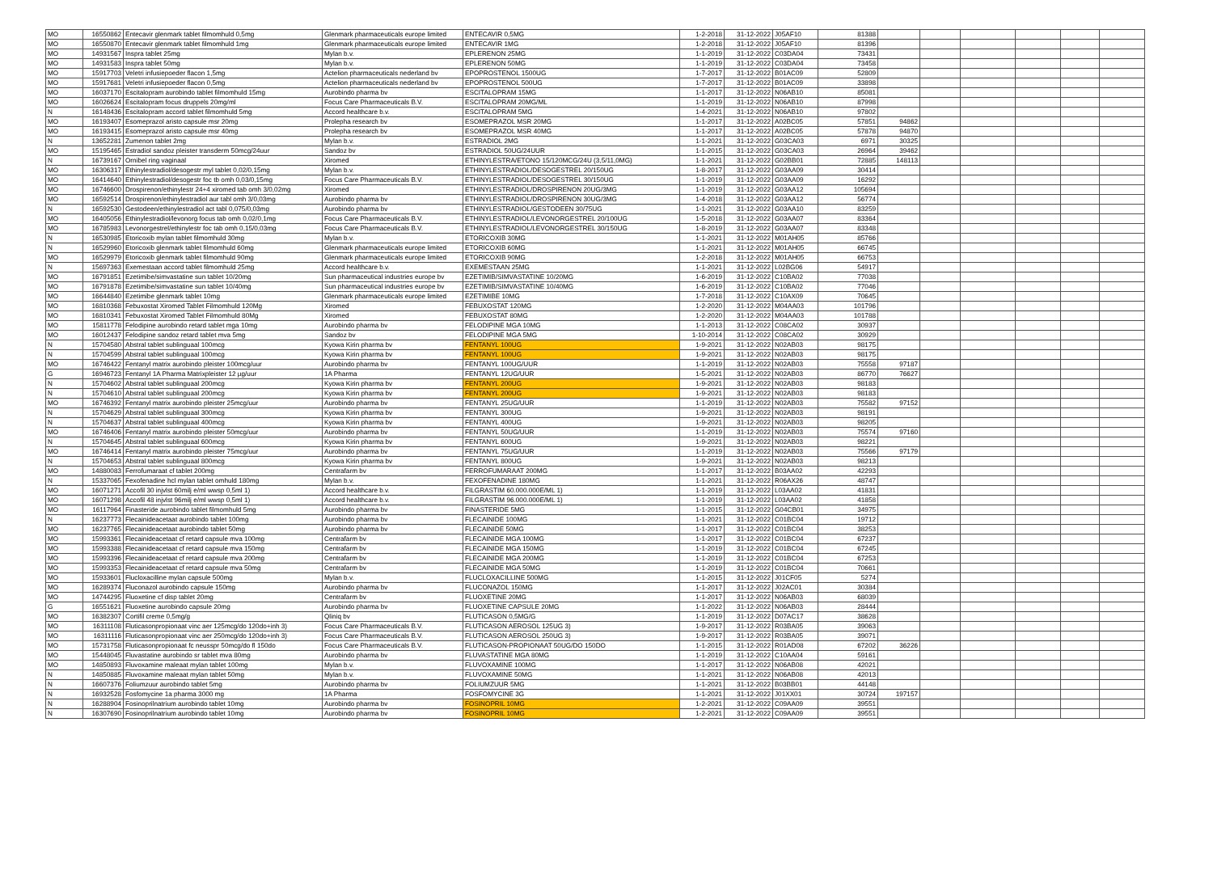| MO | 16550862 | Entecavir glenmark tablet filmomhuld 0,5mg | Glenmark pharmaceuticals europe limited | ENTECAVIR 0,5MG | 1-2-2018 | 31-12-2022 | J05AF10 | 81388 | | | | | | |
| MO | 16550870 | Entecavir glenmark tablet filmomhuld 1mg | Glenmark pharmaceuticals europe limited | ENTECAVIR 1MG | 1-2-2018 | 31-12-2022 | J05AF10 | 81396 | | | | | | |
| MO | 14931567 | Inspra tablet 25mg | Mylan b.v. | EPLERENON 25MG | 1-1-2019 | 31-12-2022 | C03DA04 | 73431 | | | | | | |
| MO | 14931583 | Inspra tablet 50mg | Mylan b.v. | EPLERENON 50MG | 1-1-2019 | 31-12-2022 | C03DA04 | 73458 | | | | | | |
| MO | 15917703 | Veletri infusiepoeder flacon 1,5mg | Actelion pharmaceuticals nederland bv | EPOPROSTENOL 1500UG | 1-7-2017 | 31-12-2022 | B01AC09 | 52809 | | | | | | |
| MO | 15917681 | Veletri infusiepoeder flacon 0,5mg | Actelion pharmaceuticals nederland bv | EPOPROSTENOL 500UG | 1-7-2017 | 31-12-2022 | B01AC09 | 33898 | | | | | | |
| MO | 16037170 | Escitalopram aurobindo tablet filmomhuld 15mg | Aurobindo pharma bv | ESCITALOPRAM 15MG | 1-1-2017 | 31-12-2022 | N06AB10 | 85081 | | | | | | |
| MO | 16026624 | Escitalopram focus druppels 20mg/ml | Focus Care Pharmaceuticals B.V. | ESCITALOPRAM 20MG/ML | 1-1-2019 | 31-12-2022 | N06AB10 | 87998 | | | | | | |
| N | 16148436 | Escitalopram accord tablet filmomhuld 5mg | Accord healthcare b.v. | ESCITALOPRAM 5MG | 1-4-2021 | 31-12-2022 | N06AB10 | 97802 | | | | | | |
| MO | 16193407 | Esomeprazol aristo capsule msr 20mg | Prolepha research bv | ESOMEPRAZOL MSR 20MG | 1-1-2017 | 31-12-2022 | A02BC05 | 57851 | 94862 | | | | | |
| MO | 16193415 | Esomeprazol aristo capsule msr 40mg | Prolepha research bv | ESOMEPRAZOL MSR 40MG | 1-1-2017 | 31-12-2022 | A02BC05 | 57878 | 94870 | | | | | |
| N | 13652281 | Zumenon tablet 2mg | Mylan b.v. | ESTRADIOL 2MG | 1-1-2021 | 31-12-2022 | G03CA03 | 6971 | 30325 | | | | | |
| MO | 15195465 | Estradiol sandoz pleister transderm 50mcg/24uur | Sandoz bv | ESTRADIOL 50UG/24UUR | 1-1-2015 | 31-12-2022 | G03CA03 | 26964 | 39462 | | | | | |
| N | 16739167 | Ornibel ring vaginaal | Xiromed | ETHINYLESTRA/ETONO 15/120MCG/24U (3,5/11,0MG) | 1-1-2021 | 31-12-2022 | G02BB01 | 72885 | 148113 | | | | | |
| MO | 16306317 | Ethinylestradiol/desogestr myl tablet 0,02/0,15mg | Mylan b.v. | ETHINYLESTRADIOL/DESOGESTREL 20/150UG | 1-8-2017 | 31-12-2022 | G03AA09 | 30414 | | | | | | |
| MO | 16414640 | Ethinylestradiol/desogestr foc tb omh 0,03/0,15mg | Focus Care Pharmaceuticals B.V. | ETHINYLESTRADIOL/DESOGESTREL 30/150UG | 1-1-2019 | 31-12-2022 | G03AA09 | 16292 | | | | | | |
| MO | 16746600 | Drospirenon/ethinylestr 24+4 xiromed tab omh 3/0,02mg | Xiromed | ETHINYLESTRADIOL/DROSPIRENON 20UG/3MG | 1-1-2019 | 31-12-2022 | G03AA12 | 105694 | | | | | | |
| MO | 16592514 | Drospirenon/ethinylestradiol aur tabl omh 3/0,03mg | Aurobindo pharma bv | ETHINYLESTRADIOL/DROSPIRENON 30UG/3MG | 1-4-2018 | 31-12-2022 | G03AA12 | 56774 | | | | | | |
| N | 16592530 | Gestodeen/ethinylestradiol act tabl 0,075/0,03mg | Aurobindo pharma bv | ETHINYLESTRADIOL/GESTODEEN 30/75UG | 1-1-2021 | 31-12-2022 | G03AA10 | 83259 | | | | | | |
| MO | 16405056 | Ethinylestradiol/levonorg focus tab omh 0,02/0,1mg | Focus Care Pharmaceuticals B.V. | ETHINYLESTRADIOL/LEVONORGESTREL 20/100UG | 1-5-2018 | 31-12-2022 | G03AA07 | 83364 | | | | | | |
| MO | 16785983 | Levonorgestrel/ethinylestr foc tab omh 0,15/0,03mg | Focus Care Pharmaceuticals B.V. | ETHINYLESTRADIOL/LEVONORGESTREL 30/150UG | 1-8-2019 | 31-12-2022 | G03AA07 | 83348 | | | | | | |
| N | 16530985 | Etoricoxib mylan tablet filmomhuld 30mg | Mylan b.v. | ETORICOXIB 30MG | 1-1-2021 | 31-12-2022 | M01AH05 | 85766 | | | | | | |
| N | 16529960 | Etoricoxib glenmark tablet filmomhuld 60mg | Glenmark pharmaceuticals europe limited | ETORICOXIB 60MG | 1-1-2021 | 31-12-2022 | M01AH05 | 66745 | | | | | | |
| MO | 16529979 | Etoricoxib glenmark tablet filmomhuld 90mg | Glenmark pharmaceuticals europe limited | ETORICOXIB 90MG | 1-2-2018 | 31-12-2022 | M01AH05 | 66753 | | | | | | |
| N | 15697363 | Exemestaan accord tablet filmomhuld 25mg | Accord healthcare b.v. | EXEMESTAAN 25MG | 1-1-2021 | 31-12-2022 | L02BG06 | 54917 | | | | | | |
| MO | 16791851 | Ezetimibe/simvastatine sun tablet 10/20mg | Sun pharmaceutical industries europe bv | EZETIMIB/SIMVASTATINE 10/20MG | 1-6-2019 | 31-12-2022 | C10BA02 | 77038 | | | | | | |
| MO | 16791878 | Ezetimibe/simvastatine sun tablet 10/40mg | Sun pharmaceutical industries europe bv | EZETIMIB/SIMVASTATINE 10/40MG | 1-6-2019 | 31-12-2022 | C10BA02 | 77046 | | | | | | |
| MO | 16644840 | Ezetimibe glenmark tablet 10mg | Glenmark pharmaceuticals europe limited | EZETIMIBE 10MG | 1-7-2018 | 31-12-2022 | C10AX09 | 70645 | | | | | | |
| MO | 16810368 | Febuxostat Xiromed Tablet Filmomhuld 120Mg | Xiromed | FEBUXOSTAT 120MG | 1-2-2020 | 31-12-2022 | M04AA03 | 101796 | | | | | | |
| MO | 16810341 | Febuxostat Xiromed Tablet Filmomhuld 80Mg | Xiromed | FEBUXOSTAT 80MG | 1-2-2020 | 31-12-2022 | M04AA03 | 101788 | | | | | | |
| MO | 15811778 | Felodipine aurobindo retard tablet mga 10mg | Aurobindo pharma bv | FELODIPINE MGA 10MG | 1-1-2013 | 31-12-2022 | C08CA02 | 30937 | | | | | | |
| MO | 16012437 | Felodipine sandoz retard tablet mva 5mg | Sandoz bv | FELODIPINE MGA 5MG | 1-10-2014 | 31-12-2022 | C08CA02 | 30929 | | | | | | |
| N | 15704580 | Abstral tablet sublinguaal 100mcg | Kyowa Kirin pharma bv | FENTANYL 100UG | 1-9-2021 | 31-12-2022 | N02AB03 | 98175 | | | | | | |
| N | 15704599 | Abstral tablet sublinguaal 100mcg | Kyowa Kirin pharma bv | FENTANYL 100UG | 1-9-2021 | 31-12-2022 | N02AB03 | 98175 | | | | | | |
| MO | 16746422 | Fentanyl matrix aurobindo pleister 100mcg/uur | Aurobindo pharma bv | FENTANYL 100UG/UUR | 1-1-2019 | 31-12-2022 | N02AB03 | 75558 | 97187 | | | | | |
| G | 16946723 | Fentanyl 1A Pharma Matrixpleister 12 µg/uur | 1A Pharma | FENTANYL 12UG/UUR | 1-5-2021 | 31-12-2022 | N02AB03 | 86770 | 76627 | | | | | |
| N | 15704602 | Abstral tablet sublinguaal 200mcg | Kyowa Kirin pharma bv | FENTANYL 200UG | 1-9-2021 | 31-12-2022 | N02AB03 | 98183 | | | | | | |
| N | 15704610 | Abstral tablet sublinguaal 200mcg | Kyowa Kirin pharma bv | FENTANYL 200UG | 1-9-2021 | 31-12-2022 | N02AB03 | 98183 | | | | | | |
| MO | 16746392 | Fentanyl matrix aurobindo pleister 25mcg/uur | Aurobindo pharma bv | FENTANYL 25UG/UUR | 1-1-2019 | 31-12-2022 | N02AB03 | 75582 | 97152 | | | | | |
| N | 15704629 | Abstral tablet sublinguaal 300mcg | Kyowa Kirin pharma bv | FENTANYL 300UG | 1-9-2021 | 31-12-2022 | N02AB03 | 98191 | | | | | | |
| N | 15704637 | Abstral tablet sublinguaal 400mcg | Kyowa Kirin pharma bv | FENTANYL 400UG | 1-9-2021 | 31-12-2022 | N02AB03 | 98205 | | | | | | |
| MO | 16746406 | Fentanyl matrix aurobindo pleister 50mcg/uur | Aurobindo pharma bv | FENTANYL 50UG/UUR | 1-1-2019 | 31-12-2022 | N02AB03 | 75574 | 97160 | | | | | |
| N | 15704645 | Abstral tablet sublinguaal 600mcg | Kyowa Kirin pharma bv | FENTANYL 600UG | 1-9-2021 | 31-12-2022 | N02AB03 | 98221 | | | | | | |
| MO | 16746414 | Fentanyl matrix aurobindo pleister 75mcg/uur | Aurobindo pharma bv | FENTANYL 75UG/UUR | 1-1-2019 | 31-12-2022 | N02AB03 | 75566 | 97179 | | | | | |
| N | 15704653 | Abstral tablet sublinguaal 800mcg | Kyowa Kirin pharma bv | FENTANYL 800UG | 1-9-2021 | 31-12-2022 | N02AB03 | 98213 | | | | | | |
| MO | 14880083 | Ferrofumaraat cf tablet 200mg | Centrafarm bv | FERROFUMARAAT 200MG | 1-1-2017 | 31-12-2022 | B03AA02 | 42293 | | | | | | |
| N | 15337065 | Fexofenadine hcl mylan tablet omhuld 180mg | Mylan b.v. | FEXOFENADINE 180MG | 1-1-2021 | 31-12-2022 | R06AX26 | 48747 | | | | | | |
| MO | 16071271 | Accofil 30 injvlst 60milj e/ml wwsp 0,5ml 1) | Accord healthcare b.v. | FILGRASTIM 60.000.000E/ML 1) | 1-1-2019 | 31-12-2022 | L03AA02 | 41831 | | | | | | |
| MO | 16071298 | Accofil 48 injvlst 96milj e/ml wwsp 0,5ml 1) | Accord healthcare b.v. | FILGRASTIM 96.000.000E/ML 1) | 1-1-2019 | 31-12-2022 | L03AA02 | 41858 | | | | | | |
| MO | 16117964 | Finasteride aurobindo tablet filmomhuld 5mg | Aurobindo pharma bv | FINASTERIDE 5MG | 1-1-2015 | 31-12-2022 | G04CB01 | 34975 | | | | | | |
| N | 16237773 | Flecainideacetaat aurobindo tablet 100mg | Aurobindo pharma bv | FLECAINIDE 100MG | 1-1-2021 | 31-12-2022 | C01BC04 | 19712 | | | | | | |
| MO | 16237765 | Flecainideacetaat aurobindo tablet 50mg | Aurobindo pharma bv | FLECAINIDE 50MG | 1-1-2017 | 31-12-2022 | C01BC04 | 38253 | | | | | | |
| MO | 15993361 | Flecainideacetaat cf retard capsule mva 100mg | Centrafarm bv | FLECAINIDE MGA 100MG | 1-1-2017 | 31-12-2022 | C01BC04 | 67237 | | | | | | |
| MO | 15993388 | Flecainideacetaat cf retard capsule mva 150mg | Centrafarm bv | FLECAINIDE MGA 150MG | 1-1-2019 | 31-12-2022 | C01BC04 | 67245 | | | | | | |
| MO | 15993396 | Flecainideacetaat cf retard capsule mva 200mg | Centrafarm bv | FLECAINIDE MGA 200MG | 1-1-2019 | 31-12-2022 | C01BC04 | 67253 | | | | | | |
| MO | 15993353 | Flecainideacetaat cf retard capsule mva 50mg | Centrafarm bv | FLECAINIDE MGA 50MG | 1-1-2019 | 31-12-2022 | C01BC04 | 70661 | | | | | | |
| MO | 15933601 | Flucloxacilline mylan capsule 500mg | Mylan b.v. | FLUCLOXACILLINE 500MG | 1-1-2015 | 31-12-2022 | J01CF05 | 5274 | | | | | | |
| MO | 16289374 | Fluconazol aurobindo capsule 150mg | Aurobindo pharma bv | FLUCONAZOL 150MG | 1-1-2017 | 31-12-2022 | J02AC01 | 30384 | | | | | | |
| MO | 14744295 | Fluoxetine cf disp tablet 20mg | Centrafarm bv | FLUOXETINE 20MG | 1-1-2017 | 31-12-2022 | N06AB03 | 68039 | | | | | | |
| G | 16551621 | Fluoxetine aurobindo capsule 20mg | Aurobindo pharma bv | FLUOXETINE CAPSULE 20MG | 1-1-2022 | 31-12-2022 | N06AB03 | 28444 | | | | | | |
| MO | 16382307 | Cortifil creme 0,5mg/g | Qliniq bv | FLUTICASON 0,5MG/G | 1-1-2019 | 31-12-2022 | D07AC17 | 38628 | | | | | | |
| MO | 16311108 | Fluticasonpropionaat vinc aer 125mcg/do 120do+inh 3) | Focus Care Pharmaceuticals B.V. | FLUTICASON AEROSOL 125UG 3) | 1-9-2017 | 31-12-2022 | R03BA05 | 39063 | | | | | | |
| MO | 16311116 | Fluticasonpropionaat vinc aer 250mcg/do 120do+inh 3) | Focus Care Pharmaceuticals B.V. | FLUTICASON AEROSOL 250UG 3) | 1-9-2017 | 31-12-2022 | R03BA05 | 39071 | | | | | | |
| MO | 15731758 | Fluticasonpropionaat fc neusspr 50mcg/do fl 150do | Focus Care Pharmaceuticals B.V. | FLUTICASON-PROPIONAAT 50UG/DO 150DO | 1-1-2015 | 31-12-2022 | R01AD08 | 67202 | 36226 | | | | | |
| MO | 15448045 | Fluvastatine aurobindo sr tablet mva 80mg | Aurobindo pharma bv | FLUVASTATINE MGA 80MG | 1-1-2019 | 31-12-2022 | C10AA04 | 59161 | | | | | | |
| MO | 14850893 | Fluvoxamine maleaat mylan tablet 100mg | Mylan b.v. | FLUVOXAMINE 100MG | 1-1-2017 | 31-12-2022 | N06AB08 | 42021 | | | | | | |
| N | 14850885 | Fluvoxamine maleaat mylan tablet 50mg | Mylan b.v. | FLUVOXAMINE 50MG | 1-1-2021 | 31-12-2022 | N06AB08 | 42013 | | | | | | |
| N | 16607376 | Foliumzuur aurobindo tablet 5mg | Aurobindo pharma bv | FOLIUMZUUR 5MG | 1-1-2021 | 31-12-2022 | B03BB01 | 44148 | | | | | | |
| N | 16932528 | Fosfomycine 1a pharma 3000 mg | 1A Pharma | FOSFOMYCINE 3G | 1-1-2021 | 31-12-2022 | J01XX01 | 30724 | 197157 | | | | | |
| N | 16288904 | Fosinoprilnatrium aurobindo tablet 10mg | Aurobindo pharma bv | FOSINOPRIL 10MG | 1-2-2021 | 31-12-2022 | C09AA09 | 39551 | | | | | | |
| N | 16307690 | Fosinoprilnatrium aurobindo tablet 10mg | Aurobindo pharma bv | FOSINOPRIL 10MG | 1-2-2021 | 31-12-2022 | C09AA09 | 39551 | | | | | | |